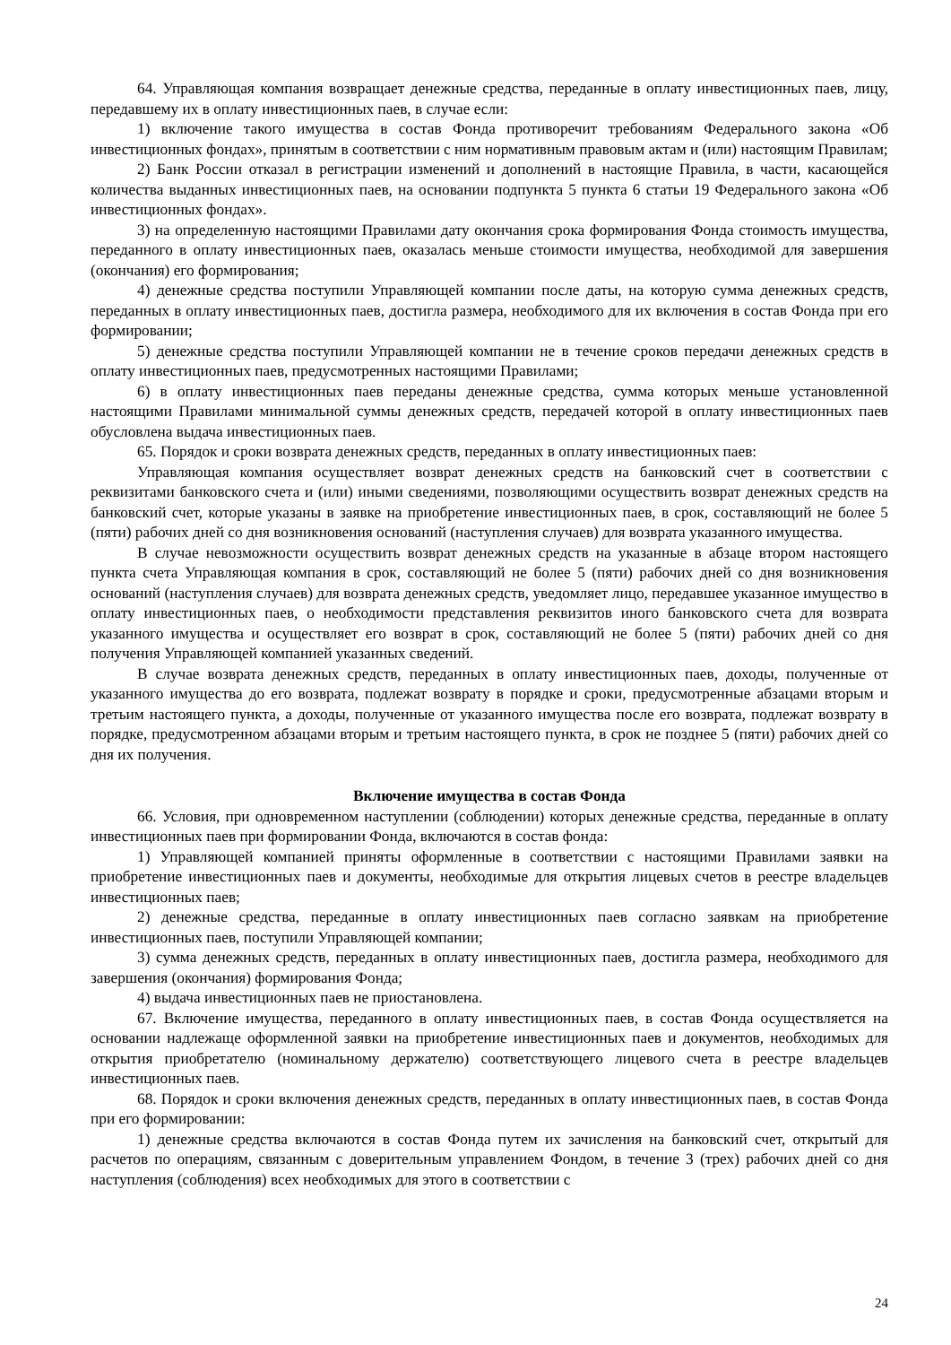64. Управляющая компания возвращает денежные средства, переданные в оплату инвестиционных паев, лицу, передавшему их в оплату инвестиционных паев, в случае если:
1) включение такого имущества в состав Фонда противоречит требованиям Федерального закона «Об инвестиционных фондах», принятым в соответствии с ним нормативным правовым актам и (или) настоящим Правилам;
2) Банк России отказал в регистрации изменений и дополнений в настоящие Правила, в части, касающейся количества выданных инвестиционных паев, на основании подпункта 5 пункта 6 статьи 19 Федерального закона «Об инвестиционных фондах».
3) на определенную настоящими Правилами дату окончания срока формирования Фонда стоимость имущества, переданного в оплату инвестиционных паев, оказалась меньше стоимости имущества, необходимой для завершения (окончания) его формирования;
4) денежные средства поступили Управляющей компании после даты, на которую сумма денежных средств, переданных в оплату инвестиционных паев, достигла размера, необходимого для их включения в состав Фонда при его формировании;
5) денежные средства поступили Управляющей компании не в течение сроков передачи денежных средств в оплату инвестиционных паев, предусмотренных настоящими Правилами;
6) в оплату инвестиционных паев переданы денежные средства, сумма которых меньше установленной настоящими Правилами минимальной суммы денежных средств, передачей которой в оплату инвестиционных паев обусловлена выдача инвестиционных паев.
65. Порядок и сроки возврата денежных средств, переданных в оплату инвестиционных паев:
Управляющая компания осуществляет возврат денежных средств на банковский счет в соответствии с реквизитами банковского счета и (или) иными сведениями, позволяющими осуществить возврат денежных средств на банковский счет, которые указаны в заявке на приобретение инвестиционных паев, в срок, составляющий не более 5 (пяти) рабочих дней со дня возникновения оснований (наступления случаев) для возврата указанного имущества.
В случае невозможности осуществить возврат денежных средств на указанные в абзаце втором настоящего пункта счета Управляющая компания в срок, составляющий не более 5 (пяти) рабочих дней со дня возникновения оснований (наступления случаев) для возврата денежных средств, уведомляет лицо, передавшее указанное имущество в оплату инвестиционных паев, о необходимости представления реквизитов иного банковского счета для возврата указанного имущества и осуществляет его возврат в срок, составляющий не более 5 (пяти) рабочих дней со дня получения Управляющей компанией указанных сведений.
В случае возврата денежных средств, переданных в оплату инвестиционных паев, доходы, полученные от указанного имущества до его возврата, подлежат возврату в порядке и сроки, предусмотренные абзацами вторым и третьим настоящего пункта, а доходы, полученные от указанного имущества после его возврата, подлежат возврату в порядке, предусмотренном абзацами вторым и третьим настоящего пункта, в срок не позднее 5 (пяти) рабочих дней со дня их получения.
Включение имущества в состав Фонда
66. Условия, при одновременном наступлении (соблюдении) которых денежные средства, переданные в оплату инвестиционных паев при формировании Фонда, включаются в состав фонда:
1) Управляющей компанией приняты оформленные в соответствии с настоящими Правилами заявки на приобретение инвестиционных паев и документы, необходимые для открытия лицевых счетов в реестре владельцев инвестиционных паев;
2) денежные средства, переданные в оплату инвестиционных паев согласно заявкам на приобретение инвестиционных паев, поступили Управляющей компании;
3) сумма денежных средств, переданных в оплату инвестиционных паев, достигла размера, необходимого для завершения (окончания) формирования Фонда;
4) выдача инвестиционных паев не приостановлена.
67. Включение имущества, переданного в оплату инвестиционных паев, в состав Фонда осуществляется на основании надлежаще оформленной заявки на приобретение инвестиционных паев и документов, необходимых для открытия приобретателю (номинальному держателю) соответствующего лицевого счета в реестре владельцев инвестиционных паев.
68. Порядок и сроки включения денежных средств, переданных в оплату инвестиционных паев, в состав Фонда при его формировании:
1) денежные средства включаются в состав Фонда путем их зачисления на банковский счет, открытый для расчетов по операциям, связанным с доверительным управлением Фондом, в течение 3 (трех) рабочих дней со дня наступления (соблюдения) всех необходимых для этого в соответствии с
24